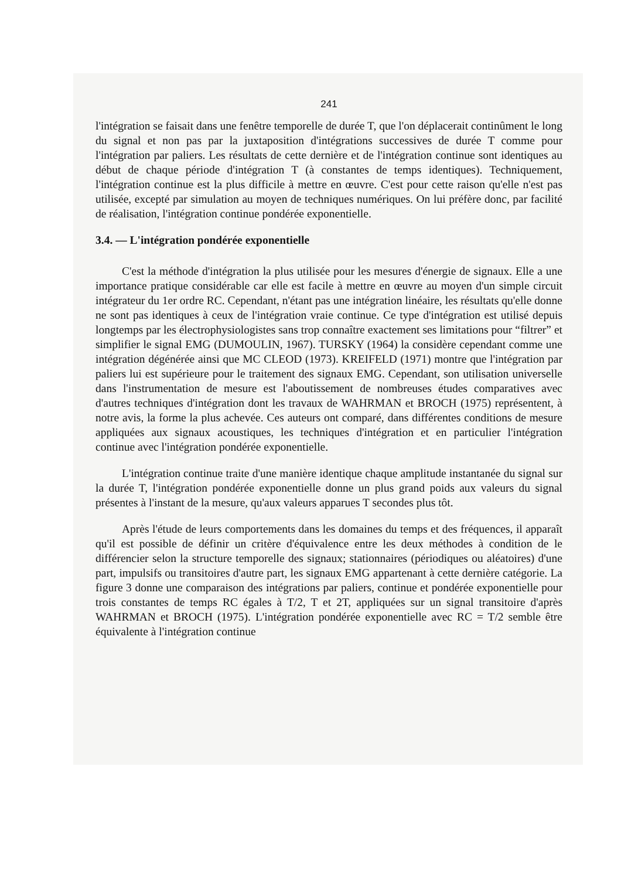241
l'intégration se faisait dans une fenêtre temporelle de durée T, que l'on déplacerait continûment le long du signal et non pas par la juxtaposition d'intégrations successives de durée T comme pour l'intégration par paliers. Les résultats de cette dernière et de l'intégration continue sont identiques au début de chaque période d'intégration T (à constantes de temps identiques). Techniquement, l'intégration continue est la plus difficile à mettre en œuvre. C'est pour cette raison qu'elle n'est pas utilisée, excepté par simulation au moyen de techniques numériques. On lui préfère donc, par facilité de réalisation, l'intégration continue pondérée exponentielle.
3.4. — L'intégration pondérée exponentielle
C'est la méthode d'intégration la plus utilisée pour les mesures d'énergie de signaux. Elle a une importance pratique considérable car elle est facile à mettre en œuvre au moyen d'un simple circuit intégrateur du 1er ordre RC. Cependant, n'étant pas une intégration linéaire, les résultats qu'elle donne ne sont pas identiques à ceux de l'intégration vraie continue. Ce type d'intégration est utilisé depuis longtemps par les électrophysiologistes sans trop connaître exactement ses limitations pour “filtrer” et simplifier le signal EMG (DUMOULIN, 1967). TURSKY (1964) la considère cependant comme une intégration dégénérée ainsi que MC CLEOD (1973). KREIFELD (1971) montre que l'intégration par paliers lui est supérieure pour le traitement des signaux EMG. Cependant, son utilisation universelle dans l'instrumentation de mesure est l'aboutissement de nombreuses études comparatives avec d'autres techniques d'intégration dont les travaux de WAHRMAN et BROCH (1975) représentent, à notre avis, la forme la plus achevée. Ces auteurs ont comparé, dans différentes conditions de mesure appliquées aux signaux acoustiques, les techniques d'intégration et en particulier l'intégration continue avec l'intégration pondérée exponentielle.
L'intégration continue traite d'une manière identique chaque amplitude instantanée du signal sur la durée T, l'intégration pondérée exponentielle donne un plus grand poids aux valeurs du signal présentes à l'instant de la mesure, qu'aux valeurs apparues T secondes plus tôt.
Après l'étude de leurs comportements dans les domaines du temps et des fréquences, il apparaît qu'il est possible de définir un critère d'équivalence entre les deux méthodes à condition de le différencier selon la structure temporelle des signaux; stationnaires (périodiques ou aléatoires) d'une part, impulsifs ou transitoires d'autre part, les signaux EMG appartenant à cette dernière catégorie. La figure 3 donne une comparaison des intégrations par paliers, continue et pondérée exponentielle pour trois constantes de temps RC égales à T/2, T et 2T, appliquées sur un signal transitoire d'après WAHRMAN et BROCH (1975). L'intégration pondérée exponentielle avec RC = T/2 semble être équivalente à l'intégration continue